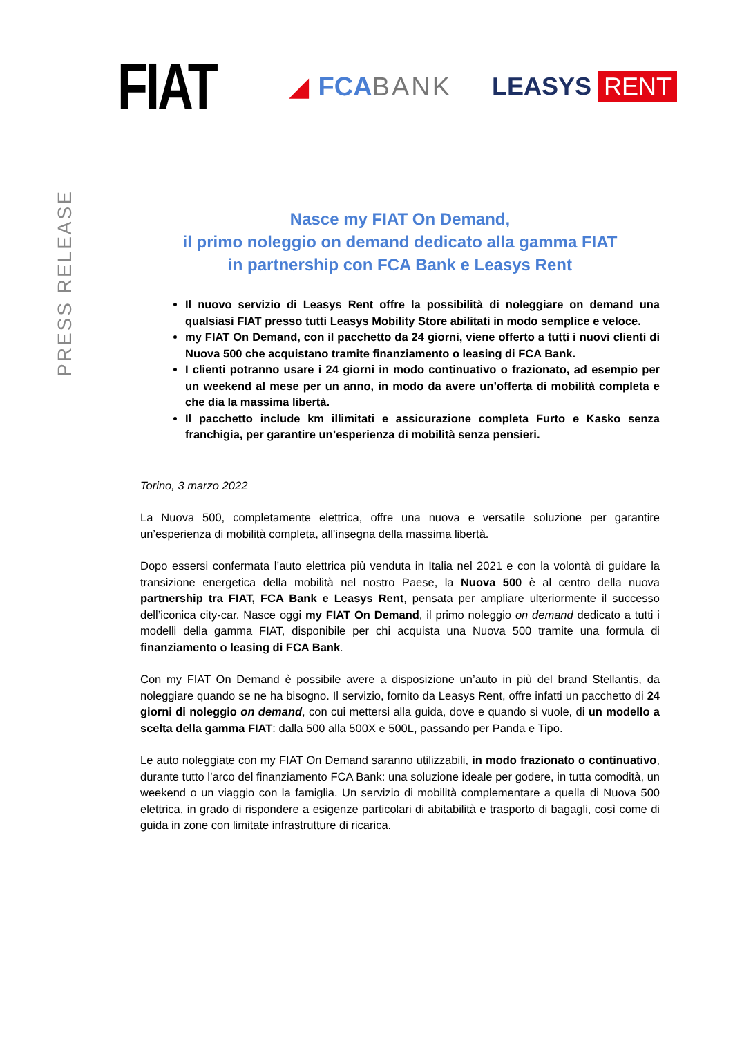FIAT
◢ FCABANK LEASYS RENT
PRESS RELEASE
Nasce my FIAT On Demand,
il primo noleggio on demand dedicato alla gamma FIAT
in partnership con FCA Bank e Leasys Rent
Il nuovo servizio di Leasys Rent offre la possibilità di noleggiare on demand una qualsiasi FIAT presso tutti Leasys Mobility Store abilitati in modo semplice e veloce.
my FIAT On Demand, con il pacchetto da 24 giorni, viene offerto a tutti i nuovi clienti di Nuova 500 che acquistano tramite finanziamento o leasing di FCA Bank.
I clienti potranno usare i 24 giorni in modo continuativo o frazionato, ad esempio per un weekend al mese per un anno, in modo da avere un’offerta di mobilità completa e che dia la massima libertà.
Il pacchetto include km illimitati e assicurazione completa Furto e Kasko senza franchigia, per garantire un’esperienza di mobilità senza pensieri.
Torino, 3 marzo 2022
La Nuova 500, completamente elettrica, offre una nuova e versatile soluzione per garantire un’esperienza di mobilità completa, all’insegna della massima libertà.
Dopo essersi confermata l’auto elettrica più venduta in Italia nel 2021 e con la volontà di guidare la transizione energetica della mobilità nel nostro Paese, la Nuova 500 è al centro della nuova partnership tra FIAT, FCA Bank e Leasys Rent, pensata per ampliare ulteriormente il successo dell’iconica city-car. Nasce oggi my FIAT On Demand, il primo noleggio on demand dedicato a tutti i modelli della gamma FIAT, disponibile per chi acquista una Nuova 500 tramite una formula di finanziamento o leasing di FCA Bank.
Con my FIAT On Demand è possibile avere a disposizione un’auto in più del brand Stellantis, da noleggiare quando se ne ha bisogno. Il servizio, fornito da Leasys Rent, offre infatti un pacchetto di 24 giorni di noleggio on demand, con cui mettersi alla guida, dove e quando si vuole, di un modello a scelta della gamma FIAT: dalla 500 alla 500X e 500L, passando per Panda e Tipo.
Le auto noleggiate con my FIAT On Demand saranno utilizzabili, in modo frazionato o continuativo, durante tutto l’arco del finanziamento FCA Bank: una soluzione ideale per godere, in tutta comodità, un weekend o un viaggio con la famiglia. Un servizio di mobilità complementare a quella di Nuova 500 elettrica, in grado di rispondere a esigenze particolari di abitabilità e trasporto di bagagli, così come di guida in zone con limitate infrastrutture di ricarica.